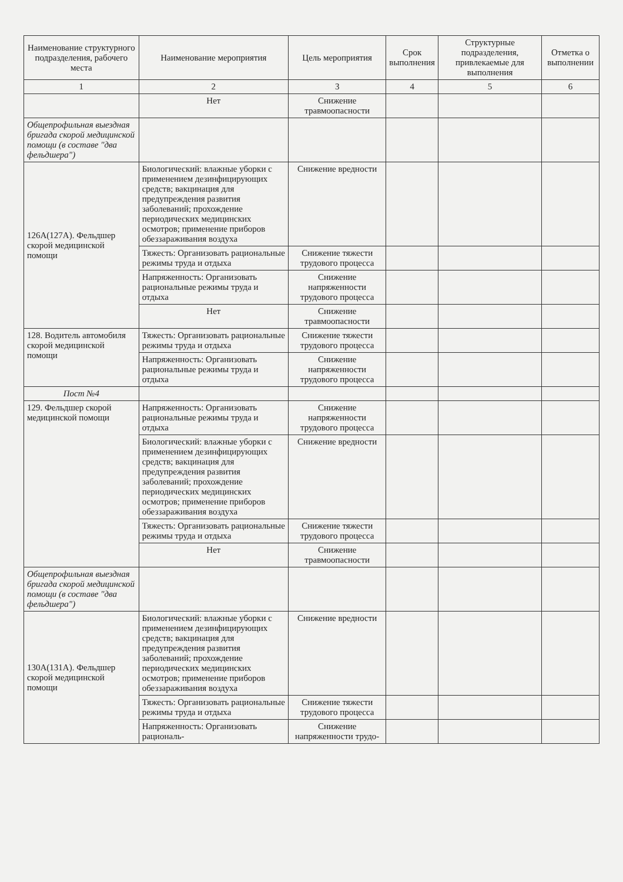| Наименование структурного подразделения, рабочего места | Наименование мероприятия | Цель мероприятия | Срок выполнения | Структурные подразделения, привлекаемые для выполнения | Отметка о выполнении |
| --- | --- | --- | --- | --- | --- |
| 1 | 2 | 3 | 4 | 5 | 6 |
| | Нет | Снижение травмоопасности | | | |
| Общепрофильная выездная бригада скорой медицинской помощи (в составе "два фельдшера") | | | | | |
| 126А(127А). Фельдшер скорой медицинской помощи | Биологический: влажные уборки с применением дезинфицирующих средств; вакцинация для предупреждения развития заболеваний; прохождение периодических медицинских осмотров; применение приборов обеззараживания воздуха | Снижение вредности | | | |
| | Тяжесть: Организовать рациональные режимы труда и отдыха | Снижение тяжести трудового процесса | | | |
| | Напряженность: Организовать рациональные режимы труда и отдыха | Снижение напряженности трудового процесса | | | |
| | Нет | Снижение травмоопасности | | | |
| 128. Водитель автомобиля скорой медицинской помощи | Тяжесть: Организовать рациональные режимы труда и отдыха | Снижение тяжести трудового процесса | | | |
| | Напряженность: Организовать рациональные режимы труда и отдыха | Снижение напряженности трудового процесса | | | |
| Пост №4 | | | | | |
| 129. Фельдшер скорой медицинской помощи | Напряженность: Организовать рациональные режимы труда и отдыха | Снижение напряженности трудового процесса | | | |
| | Биологический: влажные уборки с применением дезинфицирующих средств; вакцинация для предупреждения развития заболеваний; прохождение периодических медицинских осмотров; применение приборов обеззараживания воздуха | Снижение вредности | | | |
| | Тяжесть: Организовать рациональные режимы труда и отдыха | Снижение тяжести трудового процесса | | | |
| | Нет | Снижение травмоопасности | | | |
| Общепрофильная выездная бригада скорой медицинской помощи (в составе "два фельдшера") | | | | | |
| 130А(131А). Фельдшер скорой медицинской помощи | Биологический: влажные уборки с применением дезинфицирующих средств; вакцинация для предупреждения развития заболеваний; прохождение периодических медицинских осмотров; применение приборов обеззараживания воздуха | Снижение вредности | | | |
| | Тяжесть: Организовать рациональные режимы труда и отдыха | Снижение тяжести трудового процесса | | | |
| | Напряженность: Организовать рациональ- | Снижение напряженности трудо- | | | |